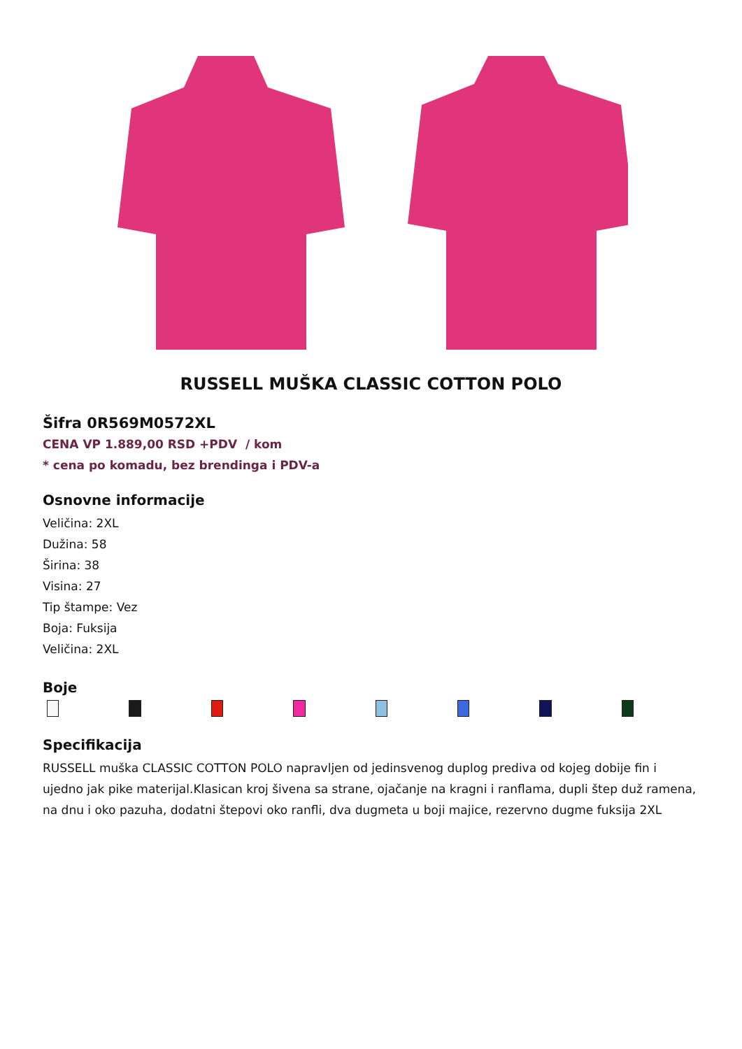RUSSELL MUŠKA CLASSIC COTTON POLO
Šifra 0R569M0572XL
CENA VP 1.889,00 RSD +PDV / kom
* cena po komadu, bez brendinga i PDV-a
Osnovne informacije
Veličina: 2XL
Dužina: 58
Širina: 38
Visina: 27
Tip štampe: Vez
Boja: Fuksija
Veličina: 2XL
Boje
Specifikacija
RUSSELL muška CLASSIC COTTON POLO napravljen od jedinsvenog duplog prediva od kojeg dobije fin i ujedno jak pike materijal.Klasican kroj šivena sa strane, ojačanje na kragni i ranflama, dupli štep duž ramena, na dnu i oko pazuha, dodatni štepovi oko ranfli, dva dugmeta u boji majice, rezervno dugme fuksija 2XL